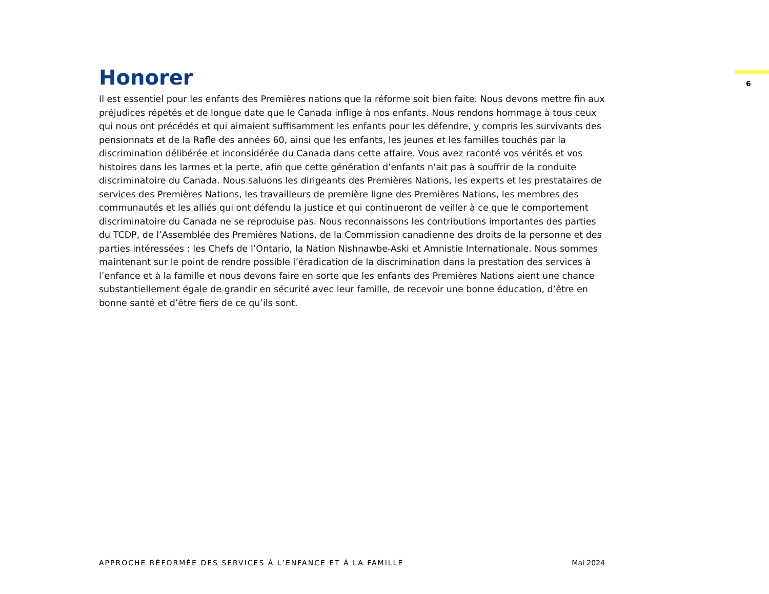Honorer
Il est essentiel pour les enfants des Premières nations que la réforme soit bien faite. Nous devons mettre fin aux préjudices répétés et de longue date que le Canada inflige à nos enfants. Nous rendons hommage à tous ceux qui nous ont précédés et qui aimaient suffisamment les enfants pour les défendre, y compris les survivants des pensionnats et de la Rafle des années 60, ainsi que les enfants, les jeunes et les familles touchés par la discrimination délibérée et inconsidérée du Canada dans cette affaire. Vous avez raconté vos vérités et vos histoires dans les larmes et la perte, afin que cette génération d’enfants n’ait pas à souffrir de la conduite discriminatoire du Canada. Nous saluons les dirigeants des Premières Nations, les experts et les prestataires de services des Premières Nations, les travailleurs de première ligne des Premières Nations, les membres des communautés et les alliés qui ont défendu la justice et qui continueront de veiller à ce que le comportement discriminatoire du Canada ne se reproduise pas. Nous reconnaissons les contributions importantes des parties du TCDP, de l’Assemblée des Premières Nations, de la Commission canadienne des droits de la personne et des parties intéressées : les Chefs de l’Ontario, la Nation Nishnawbe-Aski et Amnistie Internationale. Nous sommes maintenant sur le point de rendre possible l’éradication de la discrimination dans la prestation des services à l’enfance et à la famille et nous devons faire en sorte que les enfants des Premières Nations aient une chance substantiellement égale de grandir en sécurité avec leur famille, de recevoir une bonne éducation, d’être en bonne santé et d’être fiers de ce qu’ils sont.
6
APPROCHE RÉFORMÉE DES SERVICES À L’ENFANCE ET À LA FAMILLE Mai 2024